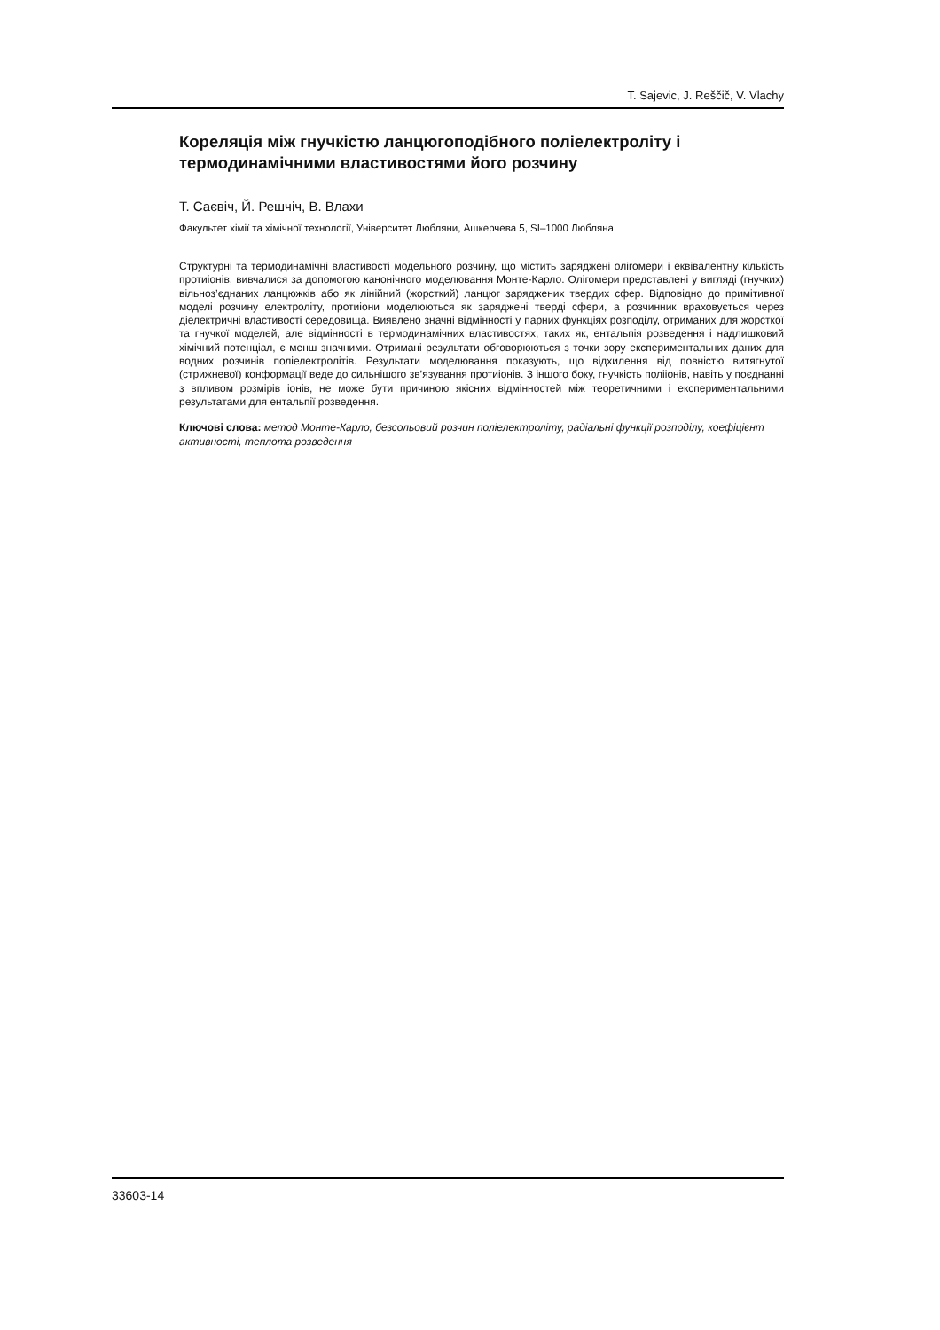T. Sajevic, J. Reščič, V. Vlachy
Кореляція між гнучкістю ланцюгоподібного поліелектроліту і термодинамічними властивостями його розчину
Т. Саєвіч, Й. Решчіч, В. Влахи
Факультет хімії та хімічної технології, Університет Любляни, Ашкерчева 5, SI–1000 Любляна
Структурні та термодинамічні властивості модельного розчину, що містить заряджені олігомери і еквівалентну кількість протиіонів, вивчалися за допомогою канонічного моделювання Монте-Карло. Олігомери представлені у вигляді (гнучких) вільноз’єднаних ланцюжків або як лінійний (жорсткий) ланцюг заряджених твердих сфер. Відповідно до примітивної моделі розчину електроліту, протиіони моделюються як заряджені тверді сфери, а розчинник враховується через діелектричні властивості середовища. Виявлено значні відмінності у парних функціях розподілу, отриманих для жорсткої та гнучкої моделей, але відмінності в термодинамічних властивостях, таких як, ентальпія розведення і надлишковий хімічний потенціал, є менш значними. Отримані результати обговорюються з точки зору експериментальних даних для водних розчинів поліелектролітів. Результати моделювання показують, що відхилення від повністю витягнутої (стрижневої) конформації веде до сильнішого зв’язування протиіонів. З іншого боку, гнучкість полііонів, навіть у поєднанні з впливом розмірів іонів, не може бути причиною якісних відмінностей між теоретичними і експериментальними результатами для ентальпії розведення.
Ключові слова: метод Монте-Карло, безсольовий розчин поліелектроліту, радіальні функції розподілу, коефіцієнт активності, теплота розведення
33603-14